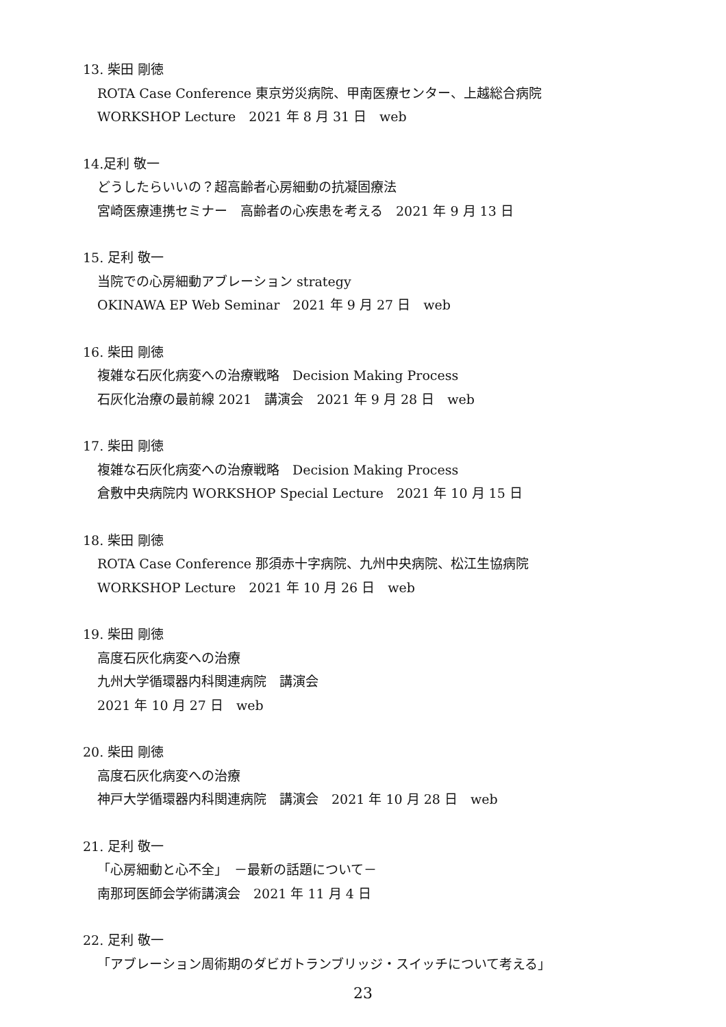13. 柴田 剛徳
ROTA Case Conference 東京労災病院、甲南医療センター、上越総合病院
WORKSHOP Lecture　2021 年 8 月 31 日　web
14.足利 敬一
どうしたらいいの？超高齢者心房細動の抗凝固療法
宮崎医療連携セミナー　高齢者の心疾患を考える　2021 年 9 月 13 日
15. 足利 敬一
当院での心房細動アブレーション strategy
OKINAWA EP Web Seminar　2021 年 9 月 27 日　web
16. 柴田 剛徳
複雑な石灰化病変への治療戦略　Decision Making Process
石灰化治療の最前線 2021　講演会　2021 年 9 月 28 日　web
17. 柴田 剛徳
複雑な石灰化病変への治療戦略　Decision Making Process
倉敷中央病院内 WORKSHOP Special Lecture　2021 年 10 月 15 日
18. 柴田 剛徳
ROTA Case Conference 那須赤十字病院、九州中央病院、松江生協病院
WORKSHOP Lecture　2021 年 10 月 26 日　web
19. 柴田 剛徳
高度石灰化病変への治療
九州大学循環器内科関連病院　講演会
2021 年 10 月 27 日　web
20. 柴田 剛徳
高度石灰化病変への治療
神戸大学循環器内科関連病院　講演会　2021 年 10 月 28 日　web
21. 足利 敬一
「心房細動と心不全」　－最新の話題について－
南那珂医師会学術講演会　2021 年 11 月 4 日
22. 足利 敬一
「アブレーション周術期のダビガトランブリッジ・スイッチについて考える」
23